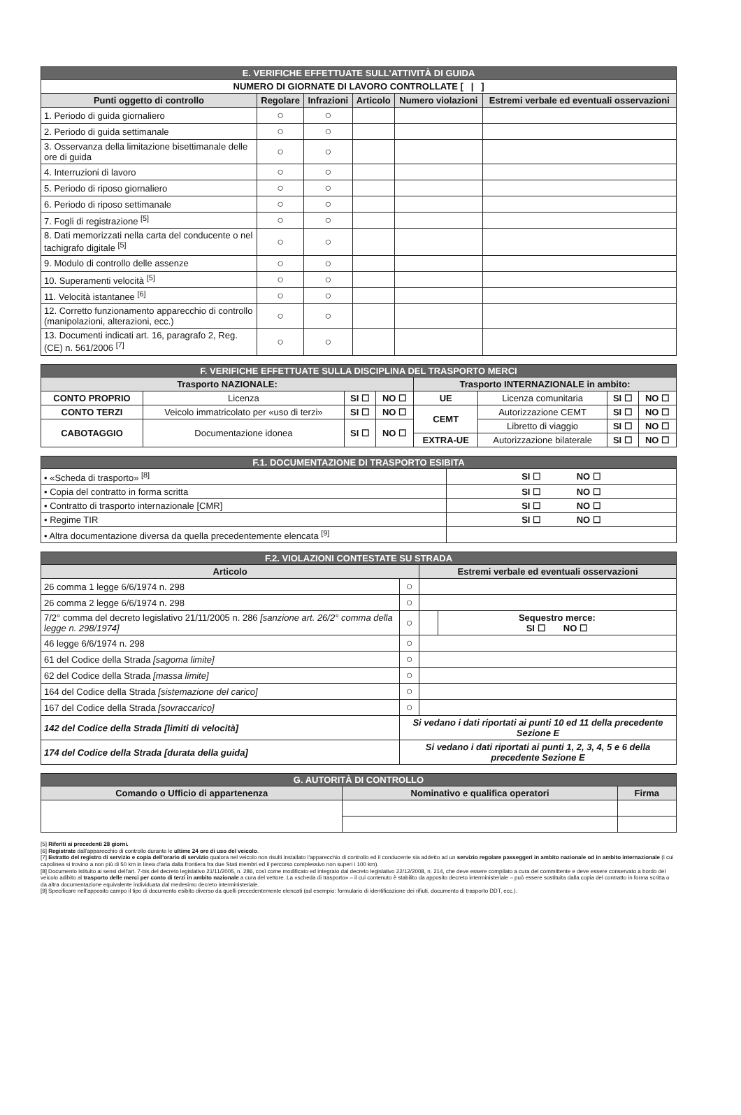| E. VERIFICHE EFFETTUATE SULL'ATTIVITÀ DI GUIDA | | | | | |
| NUMERO DI GIORNATE DI LAVORO CONTROLLATE [ / ] | | | | | |
| Punti oggetto di controllo | Regolare | Infrazioni | Articolo | Numero violazioni | Estremi verbale ed eventuali osservazioni |
| 1. Periodo di guida giornaliero | ○ | ○ | | | |
| 2. Periodo di guida settimanale | ○ | ○ | | | |
| 3. Osservanza della limitazione bisettimanale delle ore di guida | ○ | ○ | | | |
| 4. Interruzioni di lavoro | ○ | ○ | | | |
| 5. Periodo di riposo giornaliero | ○ | ○ | | | |
| 6. Periodo di riposo settimanale | ○ | ○ | | | |
| 7. Fogli di registrazione <sup>[5]</sup> | ○ | ○ | | | |
| 8. Dati memorizzati nella carta del conducente o nel tachigrafo digitale <sup>[5]</sup> | ○ | ○ | | | |
| 9. Modulo di controllo delle assenze | ○ | ○ | | | |
| 10. Superamenti velocità <sup>[5]</sup> | ○ | ○ | | | |
| 11. Velocità istantanee <sup>[6]</sup> | ○ | ○ | | | |
| 12. Corretto funzionamento apparecchio di controllo (manipolazioni, alterazioni, ecc.) | ○ | ○ | | | |
| 13. Documenti indicati art. 16, paragrafo 2, Reg. (CE) n. 561/2006 <sup>[7]</sup> | ○ | ○ | | | |
| F. VERIFICHE EFFETTUATE SULLA DISCIPLINA DEL TRASPORTO MERCI | | | | | | | |
| Trasporto NAZIONALE: | | | | Trasporto INTERNAZIONALE in ambito: | | | |
| CONTO PROPRIO | Licenza | SI ☐ | NO ☐ | UE | Licenza comunitaria | SI ☐ | NO ☐ |
| CONTO TERZI | Veicolo immatricolato per «uso di terzi» | SI ☐ | NO ☐ | CEMT | Autorizzazione CEMT | SI ☐ | NO ☐ |
| CABOTAGGIO | Documentazione idonea | SI ☐ | NO ☐ | | Libretto di viaggio | SI ☐ | NO ☐ |
| | | | | EXTRA-UE | Autorizzazione bilaterale | SI ☐ | NO ☐ |
| F.1. DOCUMENTAZIONE DI TRASPORTO ESIBITA | |
| • «Scheda di trasporto» <sup>[8]</sup> | SI ☐ NO ☐ |
| • Copia del contratto in forma scritta | SI ☐ NO ☐ |
| • Contratto di trasporto internazionale [CMR] | SI ☐ NO ☐ |
| • Regime TIR | SI ☐ NO ☐ |
| • Altra documentazione diversa da quella precedentemente elencata <sup>[9]</sup> | |
| F.2. VIOLAZIONI CONTESTATE SU STRADA | | | |
| Articolo | | Estremi verbale ed eventuali osservazioni | |
| 26 comma 1 legge 6/6/1974 n. 298 | ○ | | |
| 26 comma 2 legge 6/6/1974 n. 298 | ○ | | |
| 7/2° comma del decreto legislativo 21/11/2005 n. 286 [sanzione art. 26/2° comma della legge n. 298/1974] | ○ | | Sequestro merce: SI ☐ NO ☐ |
| 46 legge 6/6/1974 n. 298 | ○ | | |
| 61 del Codice della Strada [sagoma limite] | ○ | | |
| 62 del Codice della Strada [massa limite] | ○ | | |
| 164 del Codice della Strada [sistemazione del carico] | ○ | | |
| 167 del Codice della Strada [sovraccarico] | ○ | | |
| 142 del Codice della Strada [limiti di velocità] | Si vedano i dati riportati ai punti 10 ed 11 della precedente Sezione E | | |
| 174 del Codice della Strada [durata della guida] | Si vedano i dati riportati ai punti 1, 2, 3, 4, 5 e 6 della precedente Sezione E | | |
| G. AUTORITÀ DI CONTROLLO | | |
| Comando o Ufficio di appartenenza | Nominativo e qualifica operatori | Firma |
[5] Riferiti ai precedenti 28 giorni.
[6] Registrate dall'apparecchio di controllo durante le ultime 24 ore di uso del veicolo.
[7] Estratto del registro di servizio e copia dell'orario di servizio qualora nel veicolo non risulti installato l'apparecchio di controllo ed il conducente sia addetto ad un servizio regolare passeggeri in ambito nazionale od in ambito internazionale (i cui capolinea si trovino a non più di 50 km in linea d'aria dalla frontiera fra due Stati membri ed il percorso complessivo non superi i 100 km).
[8] Documento istituito ai sensi dell'art. 7-bis del decreto legislativo 21/11/2005, n. 286, così come modificato ed integrato dal decreto legislativo 22/12/2008, n. 214, che deve essere compilato a cura del committente e deve essere conservato a bordo del veicolo adibito al trasporto delle merci per conto di terzi in ambito nazionale a cura del vettore. La «scheda di trasporto» – il cui contenuto è stabilito da apposito decreto interministeriale – può essere sostituita dalla copia del contratto in forma scritta o da altra documentazione equivalente individuata dal medesimo decreto interministeriale.
[9] Specificare nell'apposito campo il tipo di documento esibito diverso da quelli precedentemente elencati (ad esempio: formulario di identificazione dei rifiuti, documento di trasporto DDT, ecc.).